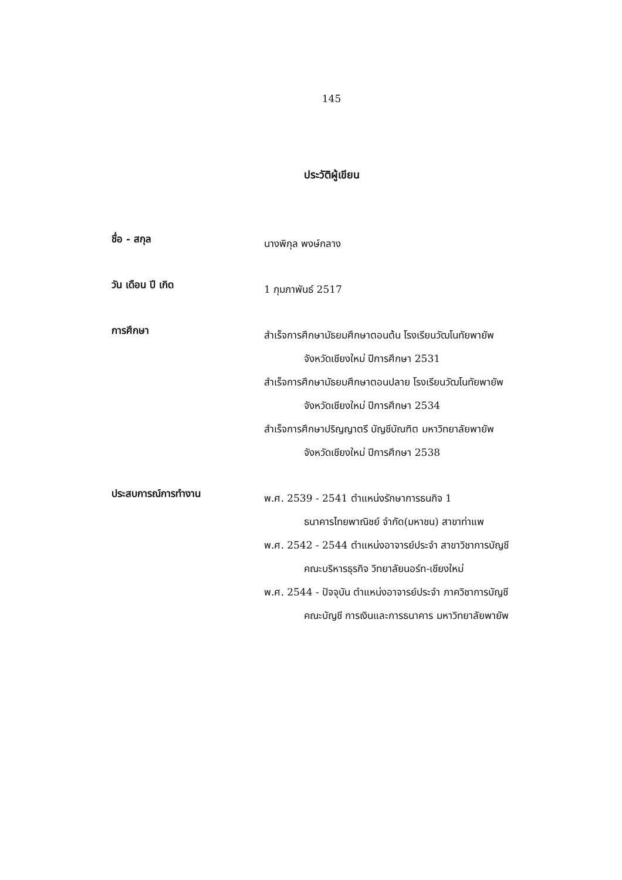145
ประวัติผู้เขียน
ชื่อ - สกุล
นางพิกุล พงษ์กลาง
วัน เดือน ปี เกิด
1 กุมภาพันธ์ 2517
การศึกษา
สำเร็จการศึกษามัธยมศึกษาตอนต้น โรงเรียนวัฒโนทัยพายัพ
จังหวัดเชียงใหม่ ปีการศึกษา 2531
สำเร็จการศึกษามัธยมศึกษาตอนปลาย โรงเรียนวัฒโนทัยพายัพ
จังหวัดเชียงใหม่ ปีการศึกษา 2534
สำเร็จการศึกษาปริญญาตรี บัญชีบัณฑิต มหาวิทยาลัยพายัพ
จังหวัดเชียงใหม่ ปีการศึกษา 2538
ประสบการณ์การทำงาน
พ.ศ. 2539 - 2541 ตำแหน่งรักษาการธนกิจ 1
ธนาคารไทยพาณิชย์ จำกัด(มหาชน) สาขาท่าแพ
พ.ศ. 2542 - 2544 ตำแหน่งอาจารย์ประจำ สาขาวิชาการบัญชี
คณะบริหารธุรกิจ วิทยาลัยนอร์ท-เชียงใหม่
พ.ศ. 2544 - ปัจจุบัน ตำแหน่งอาจารย์ประจำ ภาควิชาการบัญชี
คณะบัญชี การเงินและการธนาคาร มหาวิทยาลัยพายัพ